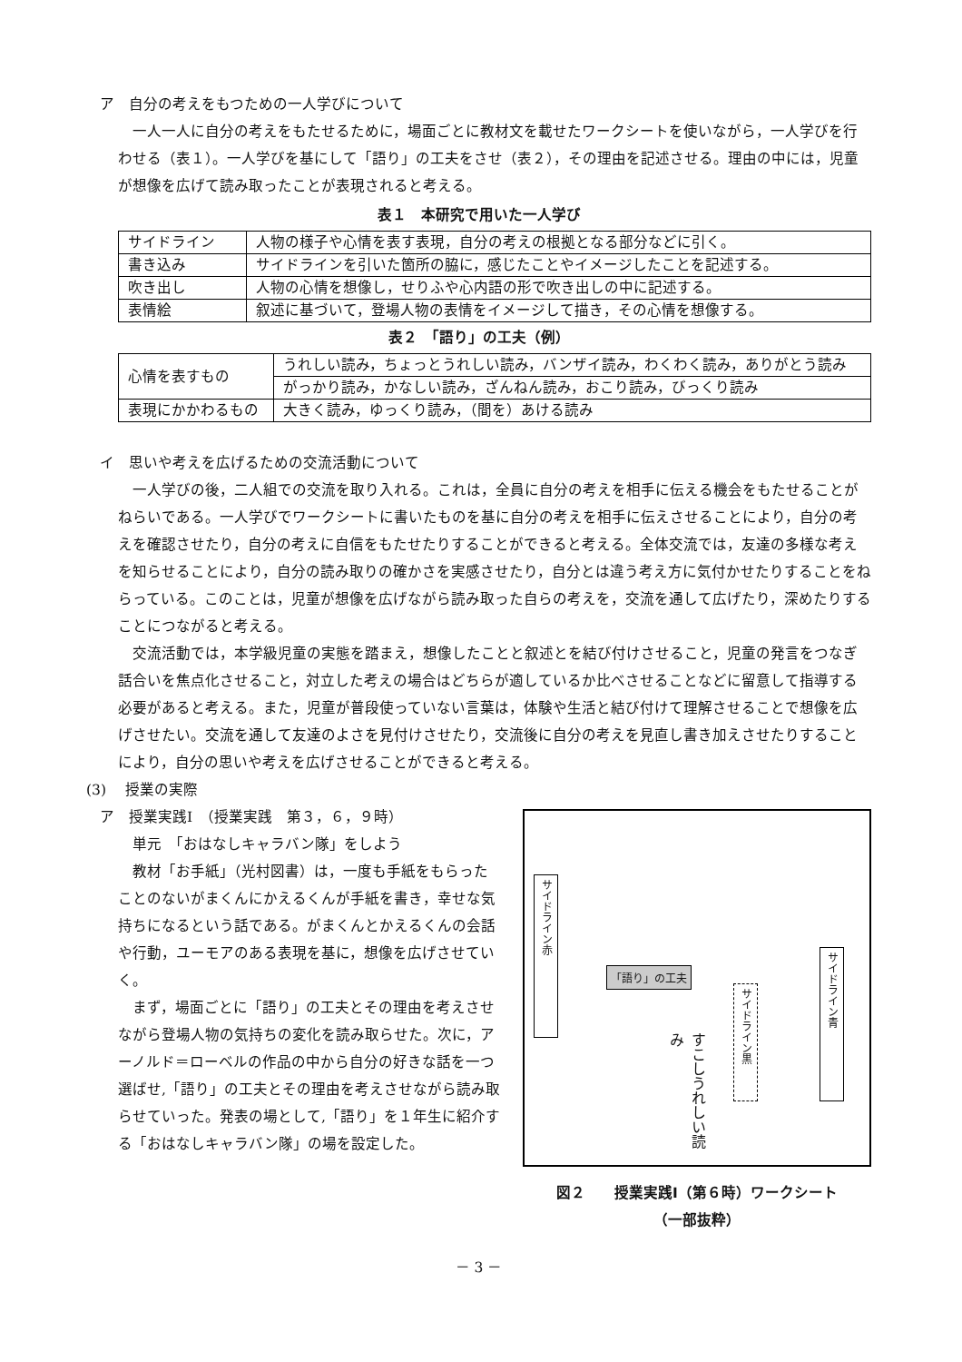ア　自分の考えをもつための一人学びについて
一人一人に自分の考えをもたせるために，場面ごとに教材文を載せたワークシートを使いながら，一人学びを行わせる（表１）。一人学びを基にして「語り」の工夫をさせ（表２），その理由を記述させる。理由の中には，児童が想像を広げて読み取ったことが表現されると考える。
表１　本研究で用いた一人学び
| サイドライン | 人物の様子や心情を表す表現，自分の考えの根拠となる部分などに引く。 |
| 書き込み | サイドラインを引いた箇所の脇に，感じたことやイメージしたことを記述する。 |
| 吹き出し | 人物の心情を想像し，せりふや心内語の形で吹き出しの中に記述する。 |
| 表情絵 | 叙述に基づいて，登場人物の表情をイメージして描き，その心情を想像する。 |
表２　「語り」の工夫（例）
| 心情を表すもの | うれしい読み，ちょっとうれしい読み，バンザイ読み，わくわく読み，ありがとう読み |
| | がっかり読み，かなしい読み，ざんねん読み，おこり読み，びっくり読み |
| 表現にかかわるもの | 大きく読み，ゆっくり読み，（間を）あける読み |
イ　思いや考えを広げるための交流活動について
一人学びの後，二人組での交流を取り入れる。これは，全員に自分の考えを相手に伝える機会をもたせることがねらいである。一人学びでワークシートに書いたものを基に自分の考えを相手に伝えさせることにより，自分の考えを確認させたり，自分の考えに自信をもたせたりすることができると考える。全体交流では，友達の多様な考えを知らせることにより，自分の読み取りの確かさを実感させたり，自分とは違う考え方に気付かせたりすることをねらっている。このことは，児童が想像を広げながら読み取った自らの考えを，交流を通して広げたり，深めたりすることにつながると考える。
交流活動では，本学級児童の実態を踏まえ，想像したことと叙述とを結び付けさせること，児童の発言をつなぎ話合いを焦点化させること，対立した考えの場合はどちらが適しているか比べさせることなどに留意して指導する必要があると考える。また，児童が普段使っていない言葉は，体験や生活と結び付けて理解させることで想像を広げさせたい。交流を通して友達のよさを見付けさせたり，交流後に自分の考えを見直し書き加えさせたりすることにより，自分の思いや考えを広げさせることができると考える。
(3)　 授業の実際
ア　授業実践Ⅰ　（授業実践　第３，６，９時）
単元　「おはなしキャラバン隊」をしよう
教材「お手紙」（光村図書）は，一度も手紙をもらったことのないがまくんにかえるくんが手紙を書き，幸せな気持ちになるという話である。がまくんとかえるくんの会話や行動，ユーモアのある表現を基に，想像を広げさせていく。
まず，場面ごとに「語り」の工夫とその理由を考えさせながら登場人物の気持ちの変化を読み取らせた。次に，アーノルド＝ローベルの作品の中から自分の好きな話を一つ選ばせ,「語り」の工夫とその理由を考えさせながら読み取らせていった。発表の場として,「語り」を１年生に紹介する「おはなしキャラバン隊」の場を設定した。
サイドライン赤
「語り」の工夫
サイドライン黒
サイドライン青
すこしうれしい読み
図２　　授業実践Ⅰ（第６時）ワークシート
（一部抜粋）
－ 3 －